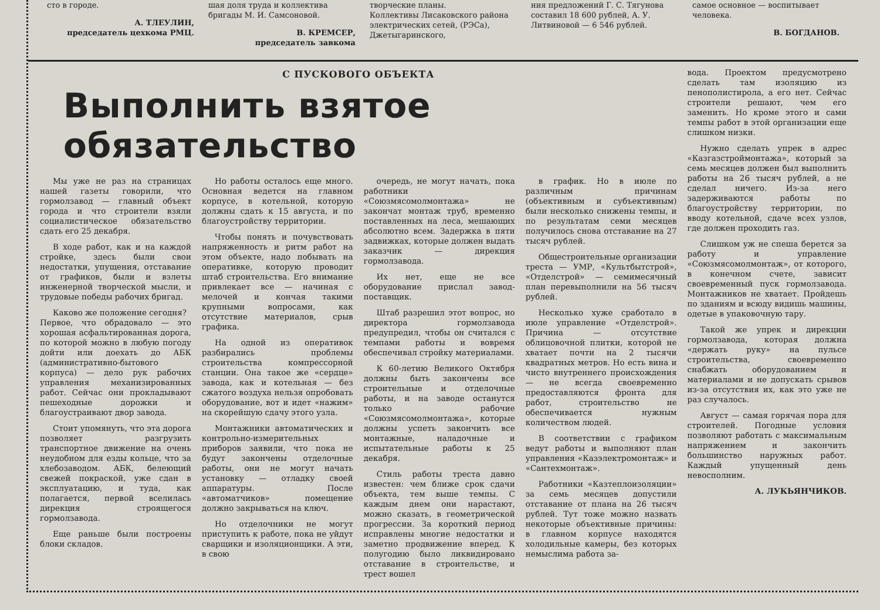сто в городе.
А. ТЛЕУЛИН,
председатель цехкома РМЦ.
шая доля труда и коллектива бригады М. И. Самсоновой.
В. КРЕМСЕР,
председатель завкома
творческие планы.
Коллективы Лисаковского района электрических сетей, (РЭСа), Джетыгаринского,
ния предложений Г. С. Тягунова составил 18 600 рублей, А. У. Литвиновой — 6 546 рублей.
самое основное — воспитывает человека.
В. БОГДАНОВ.
С ПУСКОВОГО ОБЪЕКТА
Выполнить взятое обязательство
Мы уже не раз на страницах нашей газеты говорили, что гормолзавод — главный объект города и что строители взяли социалистическое обязательство сдать его 25 декабря.
В ходе работ, как и на каждой стройке, здесь были свои недостатки, упущения, отставание от графиков, были и взлеты инженерной творческой мысли, и трудовые победы рабочих бригад.
Каково же положение сегодня?
Первое, что обрадовало — это хорошая асфальтированная дорога, по которой можно в любую погоду дойти или доехать до АБК (административно-бытового корпуса) — дело рук рабочих управления механизированных работ. Сейчас они прокладывают пешеходные дорожки и благоустраивают двор завода.
Стоит упомянуть, что эта дорога позволяет разгрузить транспортное движение на очень неудобном для езды кольце, что за хлебозаводом. АБК, белеющий свежей покраской, уже сдан в эксплуатацию, и туда, как полагается, первой вселилась дирекция строящегося гормолзавода.
Еще раньше были построены блоки складов.
Но работы осталось еще много. Основная ведется на главном корпусе, в котельной, которую должны сдать к 15 августа, и по благоустройству территории.
Чтобы понять и почувствовать напряженность и ритм работ на этом объекте, надо побывать на оперативке, которую проводит штаб строительства. Его внимание привлекает все — начиная с мелочей и кончая такими крупными вопросами, как отсутствие материалов, срыв графика.
На одной из оперативок разбирались проблемы строительства компрессорной станции. Она такое же «сердце» завода, как и котельная — без сжатого воздуха нельзя опробовать оборудование, вот и идет «нажим» на скорейшую сдачу этого узла.
Монтажники автоматических и контрольно-измерительных приборов заявили, что пока не будут закончены отделочные работы, они не могут начать установку — отладку своей аппаратуры. После «автоматчиков» помещение должно закрываться на ключ.
Но отделочники не могут приступить к работе, пока не уйдут сварщики и изоляционщики. А эти, в свою
очередь, не могут начать, пока работники «Союзмясомолмонтажа» не закончат монтаж труб, временно поставленных на леса, мешающих абсолютно всем. Задержка в пяти задвижках, которые должен выдать заказчик — дирекция гормолзавода.
Их нет, еще не все оборудование прислал завод-поставщик.
Штаб разрешил этот вопрос, но директора гормолзавода предупредил, чтобы он считался с темпами работы и вовремя обеспечивал стройку материалами.
К 60-летию Великого Октября должны быть закончены все строительные и отделочные работы, и на заводе останутся только рабочие «Союзмясомолмонтажа», которые должны успеть закончить все монтажные, наладочные и испытательные работы к 25 декабря.
Стиль работы треста давно известен: чем ближе срок сдачи объекта, тем выше темпы. С каждым днем они нарастают, можно сказать, в геометрической прогрессии. За короткий период исправлены многие недостатки и заметно продвижение вперед. К полугодию было ликвидировано отставание в строительстве, и трест вошел
в график. Но в июле по различным причинам (объективным и субъективным) были несколько снижены темпы, и по результатам семи месяцев получилось снова отставание на 27 тысяч рублей.
Общестроительные организации треста — УМР, «Культбытстрой», «Отделстрой» — семимесячный план перевыполнили на 56 тысяч рублей.
Несколько хуже сработало в июле управление «Отделстрой». Причина — отсутствие облицовочной плитки, которой не хватает почти на 2 тысячи квадратных метров. Но есть вина и чисто внутреннего происхождения — не всегда своевременно предоставляются фронта для работ, строительство не обеспечивается нужным количеством людей.
В соответствии с графиком ведут работы и выполняют план управления «Казэлектромонтаж» и «Сантехмонтаж».
Работники «Казтеплоизоляции» за семь месяцев допустили отставание от плана на 26 тысяч рублей. Тут тоже можно назвать некоторые объективные причины: в главном корпусе находятся холодильные камеры, без которых немыслима работа за-
вода. Проектом предусмотрено сделать там изоляцию из пенополистирола, а его нет. Сейчас строители решают, чем его заменить. Но кроме этого и сами темпы работ в этой организации еще слишком низки.
Нужно сделать упрек в адрес «Казгазстроймонтажа», который за семь месяцев должен был выполнить работы на 26 тысяч рублей, а не сделал ничего. Из-за него задерживаются работы по благоустройству территории, по вводу котельной, сдаче всех узлов, где должен проходить газ.
Слишком уж не спеша берется за работу и управление «Союзмясомолмонтаж», от которого, в конечном счете, зависит своевременный пуск гормолзавода. Монтажников не хватает. Пройдешь по зданиям и всюду видишь машины, одетые в упаковочную тару.
Такой же упрек и дирекции гормолзавода, которая должна «держать руку» на пульсе строительства, своевременно снабжать оборудованием и материалами и не допускать срывов из-за отсутствия их, как это уже не раз случалось.
Август — самая горячая пора для строителей. Погодные условия позволяют работать с максимальным напряжением и закончить большинство наружных работ. Каждый упущенный день невосполним.
А. ЛУКЬЯНЧИКОВ.